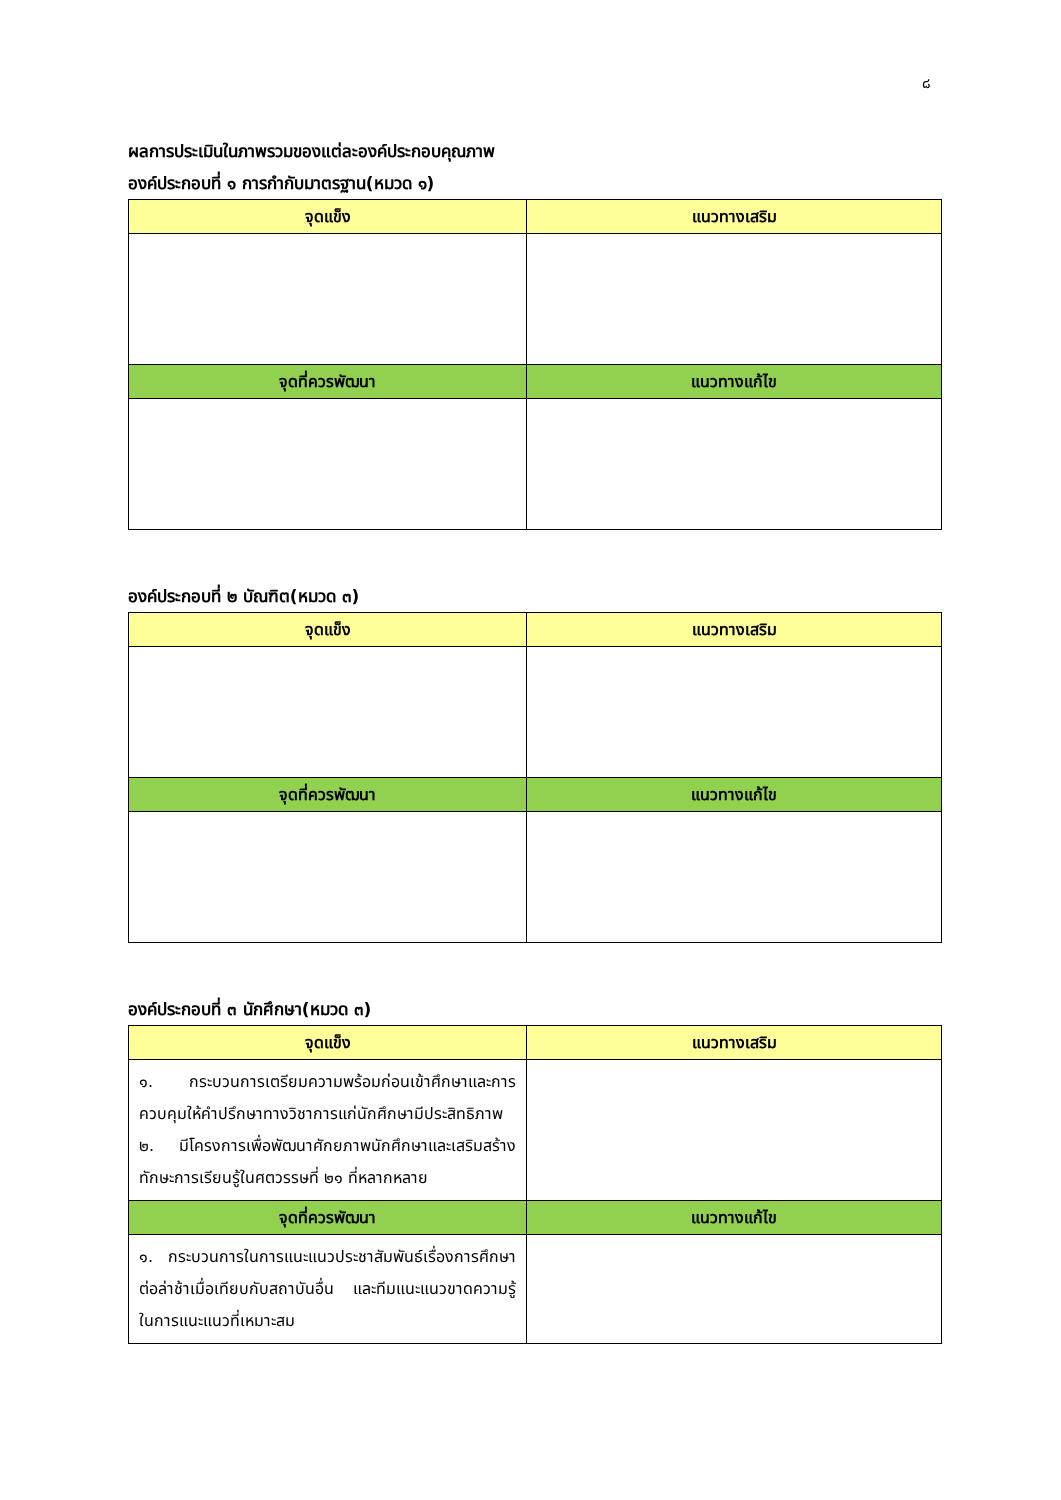๘
ผลการประเมินในภาพรวมของแต่ละองค์ประกอบคุณภาพ
องค์ประกอบที่ ๑ การกำกับมาตรฐาน(หมวด ๑)
| จุดแข็ง | แนวทางเสริม |
| --- | --- |
| จุดที่ควรพัฒนา | แนวทางแก้ไข |
องค์ประกอบที่ ๒ บัณฑิต(หมวด ๓)
| จุดแข็ง | แนวทางเสริม |
| --- | --- |
| จุดที่ควรพัฒนา | แนวทางแก้ไข |
องค์ประกอบที่ ๓ นักศึกษา(หมวด ๓)
| จุดแข็ง | แนวทางเสริม |
| --- | --- |
| ๑. กระบวนการเตรียมความพร้อมก่อนเข้าศึกษาและการควบคุมให้คำปรึกษาทางวิชาการแก่นักศึกษามีประสิทธิภาพ ๒. มีโครงการเพื่อพัฒนาศักยภาพนักศึกษาและเสริมสร้างทักษะการเรียนรู้ในศตวรรษที่ ๒๑ ที่หลากหลาย | |
| จุดที่ควรพัฒนา | แนวทางแก้ไข |
| ๑. กระบวนการในการแนะแนวประชาสัมพันธ์เรื่องการศึกษาต่อล่าช้าเมื่อเทียบกับสถาบันอื่น และทีมแนะแนวขาดความรู้ในการแนะแนวที่เหมาะสม | |